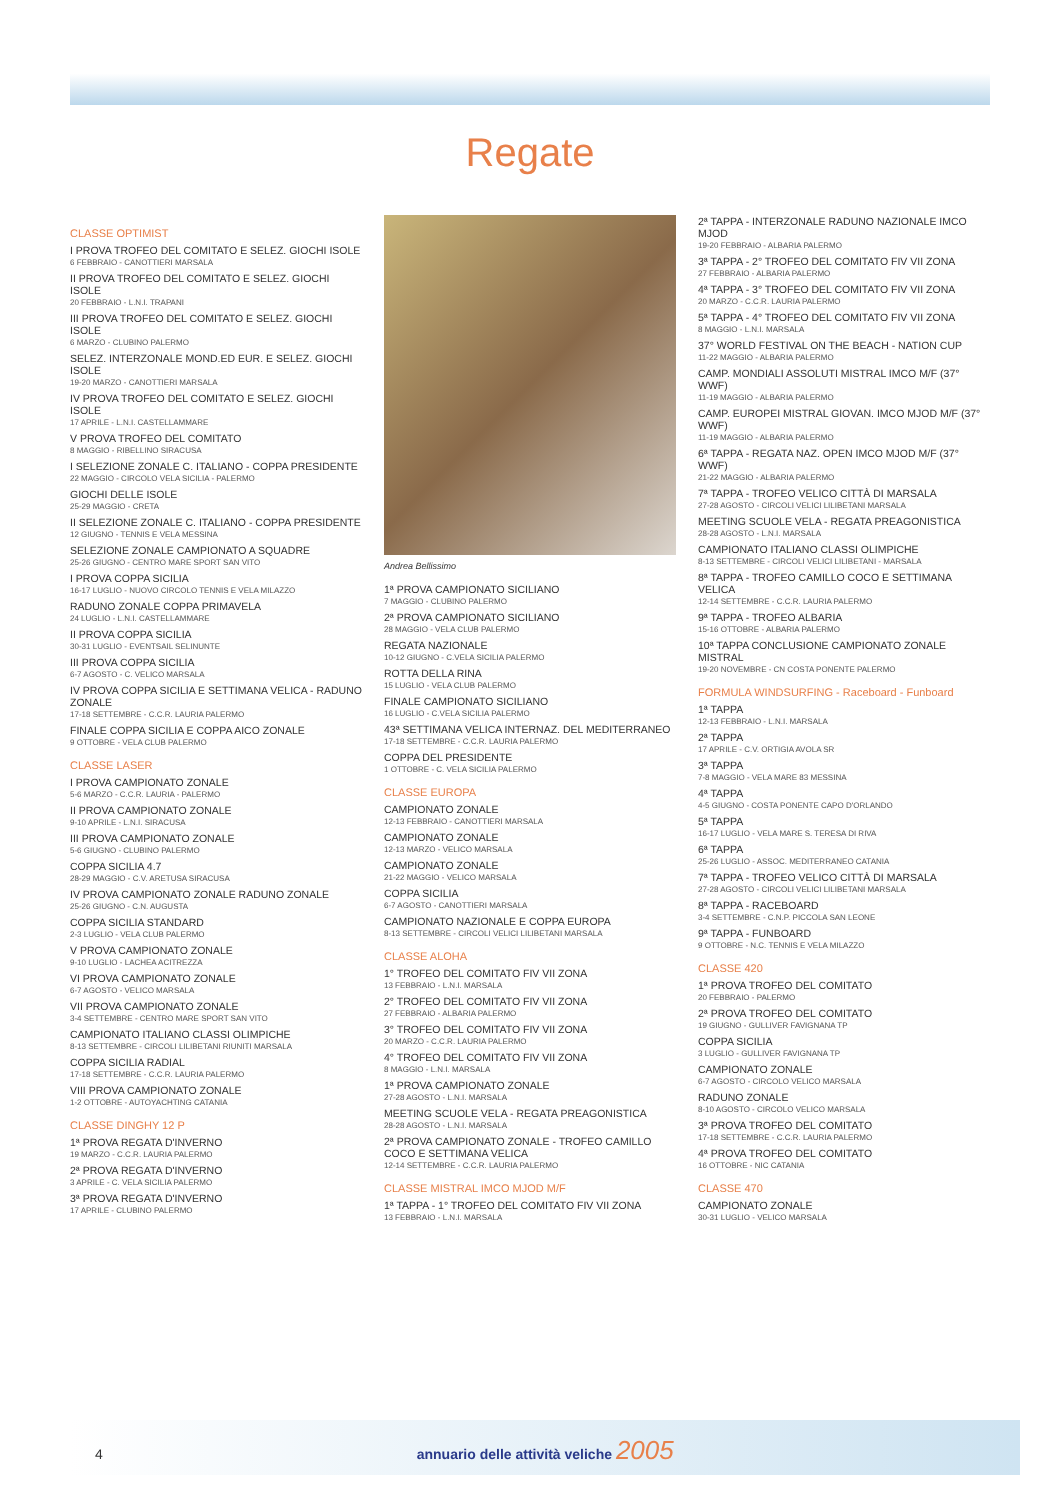Regate
CLASSE OPTIMIST
I PROVA TROFEO DEL COMITATO E SELEZ. GIOCHI ISOLE
6 FEBBRAIO - CANOTTIERI MARSALA
II PROVA TROFEO DEL COMITATO E SELEZ. GIOCHI ISOLE
20 FEBBRAIO - L.N.I. TRAPANI
III PROVA TROFEO DEL COMITATO E SELEZ. GIOCHI ISOLE
6 MARZO - CLUBINO PALERMO
SELEZ. INTERZONALE MOND.ED EUR. E SELEZ. GIOCHI ISOLE
19-20 MARZO - CANOTTIERI MARSALA
IV PROVA TROFEO DEL COMITATO E SELEZ. GIOCHI ISOLE
17 APRILE - L.N.I. CASTELLAMMARE
V PROVA TROFEO DEL COMITATO
8 MAGGIO - RIBELLINO SIRACUSA
I SELEZIONE ZONALE C. ITALIANO - COPPA PRESIDENTE
22 MAGGIO - CIRCOLO VELA SICILIA - PALERMO
GIOCHI DELLE ISOLE
25-29 MAGGIO - CRETA
II SELEZIONE ZONALE C. ITALIANO - COPPA PRESIDENTE
12 GIUGNO - TENNIS E VELA MESSINA
SELEZIONE ZONALE CAMPIONATO A SQUADRE
25-26 GIUGNO - CENTRO MARE SPORT SAN VITO
I PROVA COPPA SICILIA
16-17 LUGLIO - NUOVO CIRCOLO TENNIS E VELA MILAZZO
RADUNO ZONALE COPPA PRIMAVELA
24 LUGLIO - L.N.I. CASTELLAMMARE
II PROVA COPPA SICILIA
30-31 LUGLIO - EVENTSAIL SELINUNTE
III PROVA COPPA SICILIA
6-7 AGOSTO - C. VELICO MARSALA
IV PROVA COPPA SICILIA E SETTIMANA VELICA - RADUNO ZONALE
17-18 SETTEMBRE - C.C.R. LAURIA PALERMO
FINALE COPPA SICILIA E COPPA AICO ZONALE
9 OTTOBRE - VELA CLUB PALERMO
CLASSE LASER
I PROVA CAMPIONATO ZONALE
5-6 MARZO - C.C.R. LAURIA - PALERMO
II PROVA CAMPIONATO ZONALE
9-10 APRILE - L.N.I. SIRACUSA
III PROVA CAMPIONATO ZONALE
5-6 GIUGNO - CLUBINO PALERMO
COPPA SICILIA 4.7
28-29 MAGGIO - C.V. ARETUSA SIRACUSA
IV PROVA CAMPIONATO ZONALE RADUNO ZONALE
25-26 GIUGNO - C.N. AUGUSTA
COPPA SICILIA STANDARD
2-3 LUGLIO - VELA CLUB PALERMO
V PROVA CAMPIONATO ZONALE
9-10 LUGLIO - LACHEA ACITREZZA
VI PROVA CAMPIONATO ZONALE
6-7 AGOSTO - VELICO MARSALA
VII PROVA CAMPIONATO ZONALE
3-4 SETTEMBRE - CENTRO MARE SPORT SAN VITO
CAMPIONATO ITALIANO CLASSI OLIMPICHE
8-13 SETTEMBRE - CIRCOLI LILIBETANI RIUNITI MARSALA
COPPA SICILIA RADIAL
17-18 SETTEMBRE - C.C.R. LAURIA PALERMO
VIII PROVA CAMPIONATO ZONALE
1-2 OTTOBRE - AUTOYACHTING CATANIA
CLASSE DINGHY 12 P
1ª PROVA REGATA D'INVERNO
19 MARZO - C.C.R. LAURIA PALERMO
2ª PROVA REGATA D'INVERNO
3 APRILE - C. VELA SICILIA PALERMO
3ª PROVA REGATA D'INVERNO
17 APRILE - CLUBINO PALERMO
Andrea Bellissimo
1ª PROVA CAMPIONATO SICILIANO
7 MAGGIO - CLUBINO PALERMO
2ª PROVA CAMPIONATO SICILIANO
28 MAGGIO - VELA CLUB PALERMO
REGATA NAZIONALE
10-12 GIUGNO - C.VELA SICILIA PALERMO
ROTTA DELLA RINA
15 LUGLIO - VELA CLUB PALERMO
FINALE CAMPIONATO SICILIANO
16 LUGLIO - C.VELA SICILIA PALERMO
43ª SETTIMANA VELICA INTERNAZ. DEL MEDITERRANEO
17-18 SETTEMBRE - C.C.R. LAURIA PALERMO
COPPA DEL PRESIDENTE
1 OTTOBRE - C. VELA SICILIA PALERMO
CLASSE EUROPA
CAMPIONATO ZONALE
12-13 FEBBRAIO - CANOTTIERI MARSALA
CAMPIONATO ZONALE
12-13 MARZO - VELICO MARSALA
CAMPIONATO ZONALE
21-22 MAGGIO - VELICO MARSALA
COPPA SICILIA
6-7 AGOSTO - CANOTTIERI MARSALA
CAMPIONATO NAZIONALE E COPPA EUROPA
8-13 SETTEMBRE - CIRCOLI VELICI LILIBETANI MARSALA
CLASSE ALOHA
1° TROFEO DEL COMITATO FIV VII ZONA
13 FEBBRAIO - L.N.I. MARSALA
2° TROFEO DEL COMITATO FIV VII ZONA
27 FEBBRAIO - ALBARIA PALERMO
3° TROFEO DEL COMITATO FIV VII ZONA
20 MARZO - C.C.R. LAURIA PALERMO
4° TROFEO DEL COMITATO FIV VII ZONA
8 MAGGIO - L.N.I. MARSALA
1ª PROVA CAMPIONATO ZONALE
27-28 AGOSTO - L.N.I. MARSALA
MEETING SCUOLE VELA - REGATA PREAGONISTICA
28-28 AGOSTO - L.N.I. MARSALA
2ª PROVA CAMPIONATO ZONALE - TROFEO CAMILLO COCO E SETTIMANA VELICA
12-14 SETTEMBRE - C.C.R. LAURIA PALERMO
CLASSE MISTRAL IMCO MJOD M/F
1ª TAPPA - 1° TROFEO DEL COMITATO FIV VII ZONA
13 FEBBRAIO - L.N.I. MARSALA
2ª TAPPA - INTERZONALE RADUNO NAZIONALE IMCO MJOD
19-20 FEBBRAIO - ALBARIA PALERMO
3ª TAPPA - 2° TROFEO DEL COMITATO FIV VII ZONA
27 FEBBRAIO - ALBARIA PALERMO
4ª TAPPA - 3° TROFEO DEL COMITATO FIV VII ZONA
20 MARZO - C.C.R. LAURIA PALERMO
5ª TAPPA - 4° TROFEO DEL COMITATO FIV VII ZONA
8 MAGGIO - L.N.I. MARSALA
37° WORLD FESTIVAL ON THE BEACH - NATION CUP
11-22 MAGGIO - ALBARIA PALERMO
CAMP. MONDIALI ASSOLUTI MISTRAL IMCO M/F (37° WWF)
11-19 MAGGIO - ALBARIA PALERMO
CAMP. EUROPEI MISTRAL GIOVAN. IMCO MJOD M/F (37° WWF)
11-19 MAGGIO - ALBARIA PALERMO
6ª TAPPA - REGATA NAZ. OPEN IMCO MJOD M/F (37° WWF)
21-22 MAGGIO - ALBARIA PALERMO
7ª TAPPA - TROFEO VELICO CITTÀ DI MARSALA
27-28 AGOSTO - CIRCOLI VELICI LILIBETANI MARSALA
MEETING SCUOLE VELA - REGATA PREAGONISTICA
28-28 AGOSTO - L.N.I. MARSALA
CAMPIONATO ITALIANO CLASSI OLIMPICHE
8-13 SETTEMBRE - CIRCOLI VELICI LILIBETANI - MARSALA
8ª TAPPA - TROFEO CAMILLO COCO E SETTIMANA VELICA
12-14 SETTEMBRE - C.C.R. LAURIA PALERMO
9ª TAPPA - TROFEO ALBARIA
15-16 OTTOBRE - ALBARIA PALERMO
10ª TAPPA CONCLUSIONE CAMPIONATO ZONALE MISTRAL
19-20 NOVEMBRE - CN COSTA PONENTE PALERMO
FORMULA WINDSURFING - Raceboard - Funboard
1ª TAPPA
12-13 FEBBRAIO - L.N.I. MARSALA
2ª TAPPA
17 APRILE - C.V. ORTIGIA AVOLA SR
3ª TAPPA
7-8 MAGGIO - VELA MARE 83 MESSINA
4ª TAPPA
4-5 GIUGNO - COSTA PONENTE CAPO D'ORLANDO
5ª TAPPA
16-17 LUGLIO - VELA MARE S. TERESA DI RIVA
6ª TAPPA
25-26 LUGLIO - ASSOC. MEDITERRANEO CATANIA
7ª TAPPA - TROFEO VELICO CITTÀ DI MARSALA
27-28 AGOSTO - CIRCOLI VELICI LILIBETANI MARSALA
8ª TAPPA - RACEBOARD
3-4 SETTEMBRE - C.N.P. PICCOLA SAN LEONE
9ª TAPPA - FUNBOARD
9 OTTOBRE - N.C. TENNIS E VELA MILAZZO
CLASSE 420
1ª PROVA TROFEO DEL COMITATO
20 FEBBRAIO - PALERMO
2ª PROVA TROFEO DEL COMITATO
19 GIUGNO - GULLIVER FAVIGNANA TP
COPPA SICILIA
3 LUGLIO - GULLIVER FAVIGNANA TP
CAMPIONATO ZONALE
6-7 AGOSTO - CIRCOLO VELICO MARSALA
RADUNO ZONALE
8-10 AGOSTO - CIRCOLO VELICO MARSALA
3ª PROVA TROFEO DEL COMITATO
17-18 SETTEMBRE - C.C.R. LAURIA PALERMO
4ª PROVA TROFEO DEL COMITATO
16 OTTOBRE - NIC CATANIA
CLASSE 470
CAMPIONATO ZONALE
30-31 LUGLIO - VELICO MARSALA
4 annuario delle attività veliche 2005